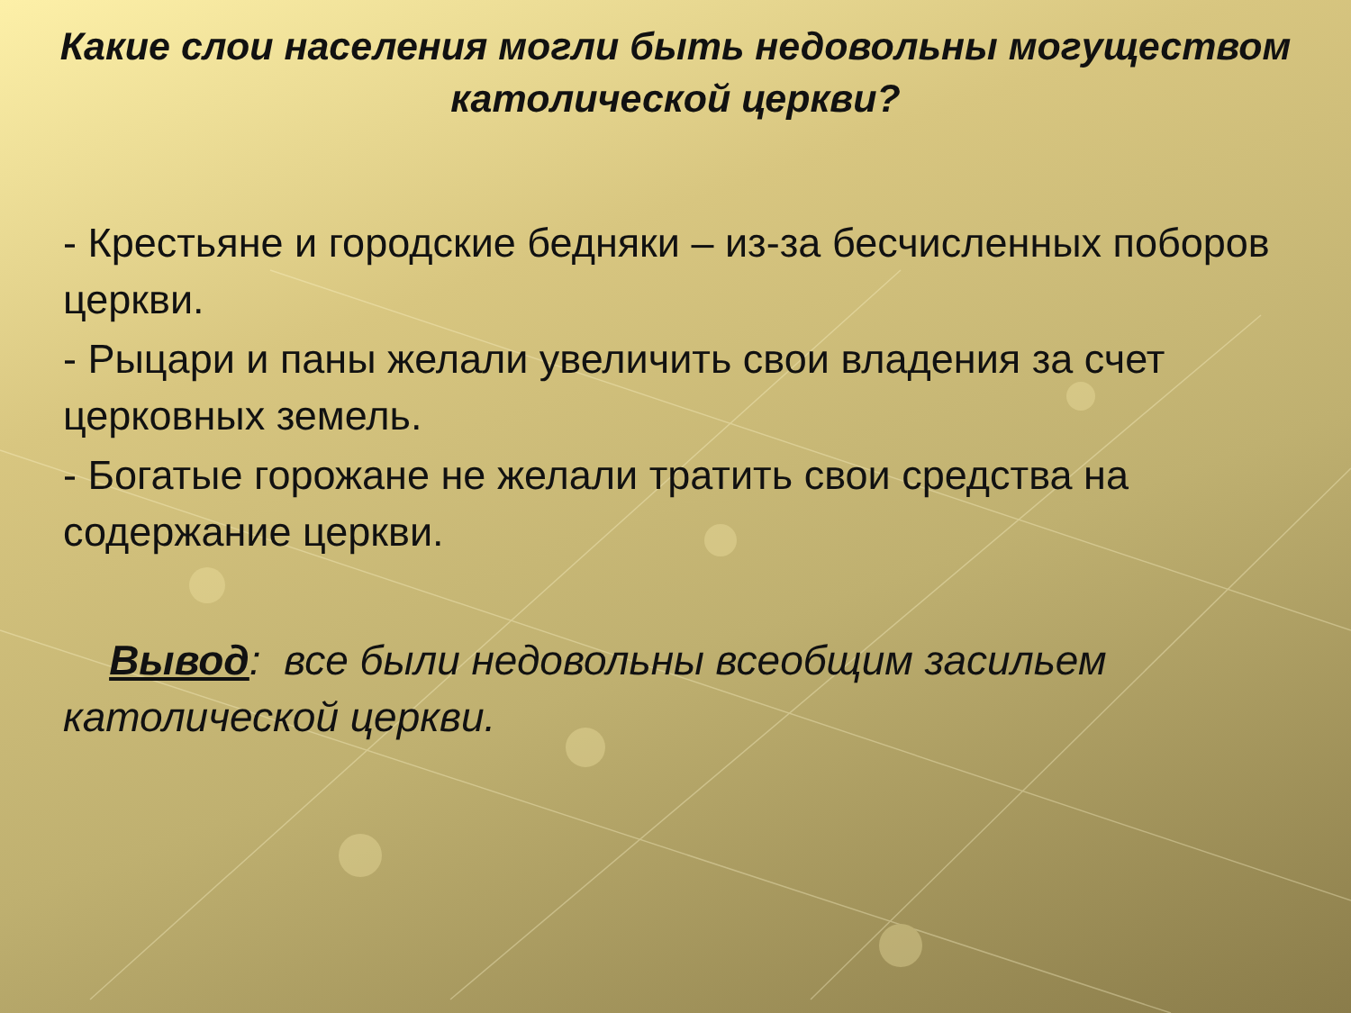Какие слои населения могли быть недовольны могуществом католической церкви?
- Крестьяне и городские бедняки – из-за бесчисленных поборов церкви.
- Рыцари и паны желали увеличить свои владения за счет церковных земель.
- Богатые горожане не желали тратить свои средства на содержание церкви.
Вывод: все были недовольны всеобщим засильем католической церкви.